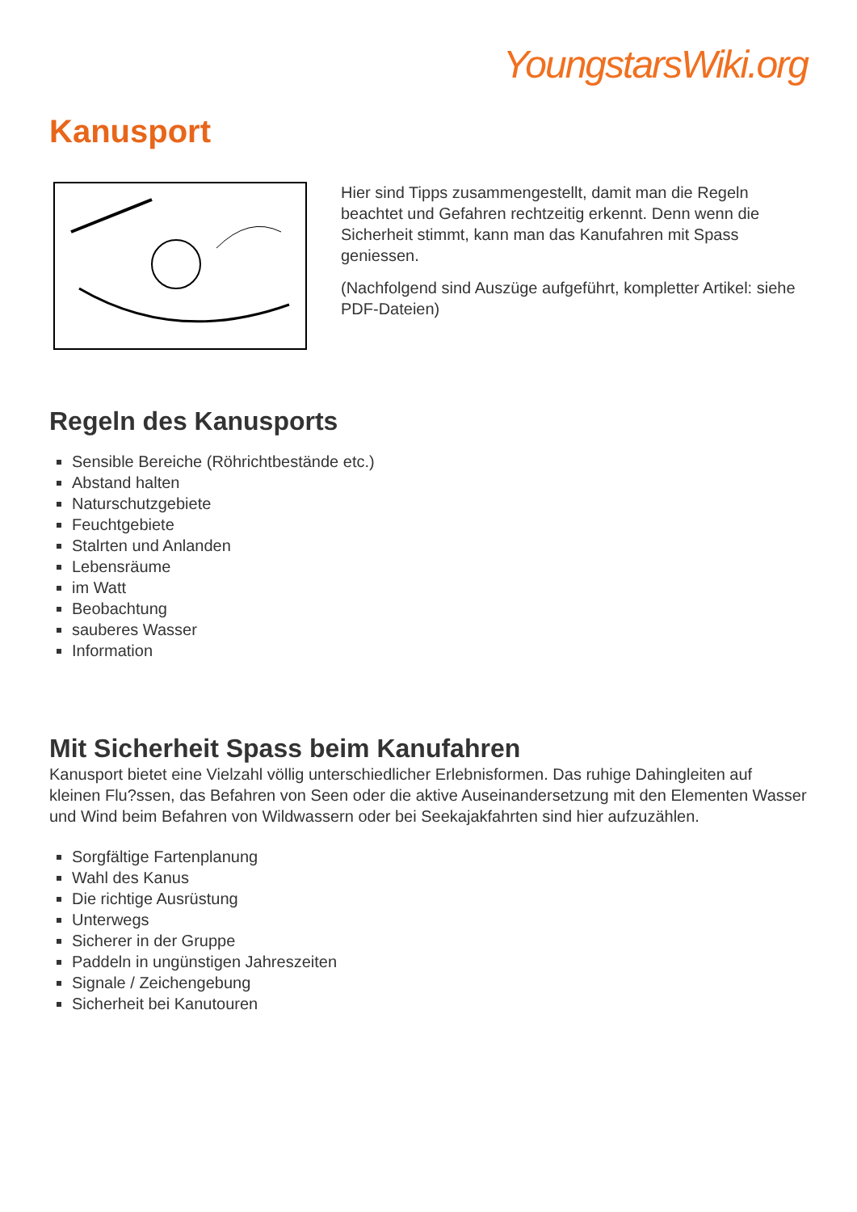YoungstarsWiki.org
Kanusport
Hier sind Tipps zusammengestellt, damit man die Regeln beachtet und Gefahren rechtzeitig erkennt. Denn wenn die Sicherheit stimmt, kann man das Kanufahren mit Spass geniessen.
(Nachfolgend sind Auszüge aufgeführt, kompletter Artikel: siehe PDF-Dateien)
Regeln des Kanusports
Sensible Bereiche (Röhrichtbestände etc.)
Abstand halten
Naturschutzgebiete
Feuchtgebiete
Stalrten und Anlanden
Lebensräume
im Watt
Beobachtung
sauberes Wasser
Information
Mit Sicherheit Spass beim Kanufahren
Kanusport bietet eine Vielzahl völlig unterschiedlicher Erlebnisformen. Das ruhige Dahingleiten auf kleinen Flu?ssen, das Befahren von Seen oder die aktive Auseinandersetzung mit den Elementen Wasser und Wind beim Befahren von Wildwassern oder bei Seekajakfahrten sind hier aufzuzählen.
Sorgfältige Fartenplanung
Wahl des Kanus
Die richtige Ausrüstung
Unterwegs
Sicherer in der Gruppe
Paddeln in ungünstigen Jahreszeiten
Signale / Zeichengebung
Sicherheit bei Kanutouren